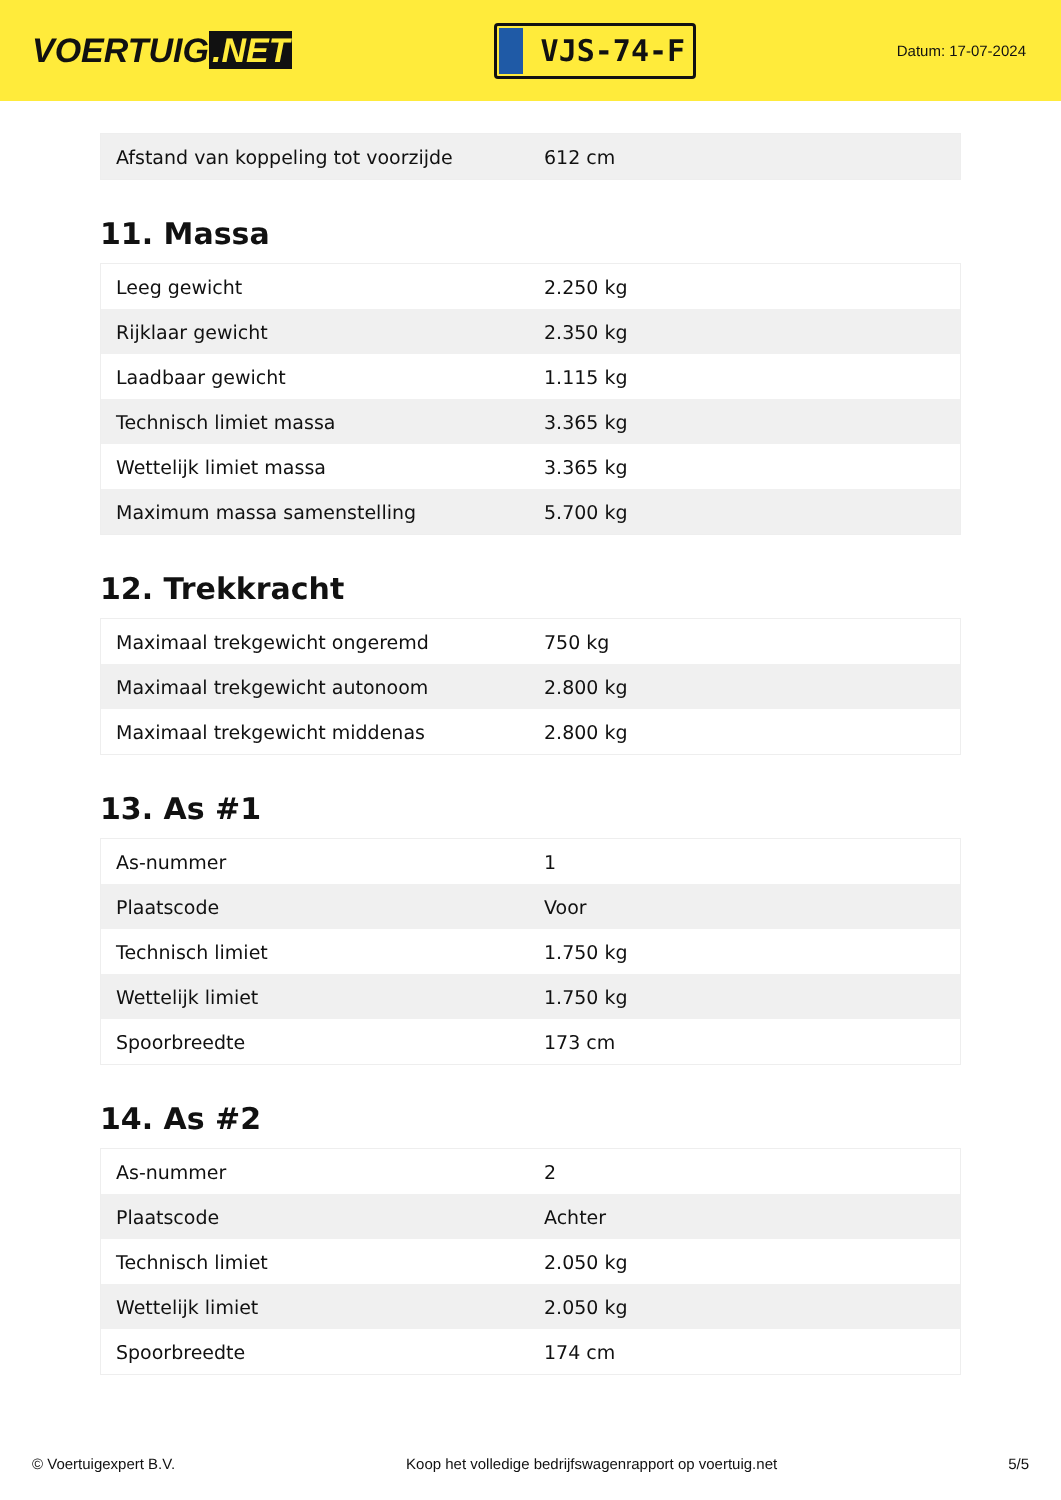VOERTUIG.NET
VJS-74-F
Datum: 17-07-2024
| Afstand van koppeling tot voorzijde | 612 cm |
11. Massa
| Leeg gewicht | 2.250 kg |
| Rijklaar gewicht | 2.350 kg |
| Laadbaar gewicht | 1.115 kg |
| Technisch limiet massa | 3.365 kg |
| Wettelijk limiet massa | 3.365 kg |
| Maximum massa samenstelling | 5.700 kg |
12. Trekkracht
| Maximaal trekgewicht ongeremd | 750 kg |
| Maximaal trekgewicht autonoom | 2.800 kg |
| Maximaal trekgewicht middenas | 2.800 kg |
13. As #1
| As-nummer | 1 |
| Plaatscode | Voor |
| Technisch limiet | 1.750 kg |
| Wettelijk limiet | 1.750 kg |
| Spoorbreedte | 173 cm |
14. As #2
| As-nummer | 2 |
| Plaatscode | Achter |
| Technisch limiet | 2.050 kg |
| Wettelijk limiet | 2.050 kg |
| Spoorbreedte | 174 cm |
© Voertuigexpert B.V. Koop het volledige bedrijfswagenrapport op voertuig.net 5/5